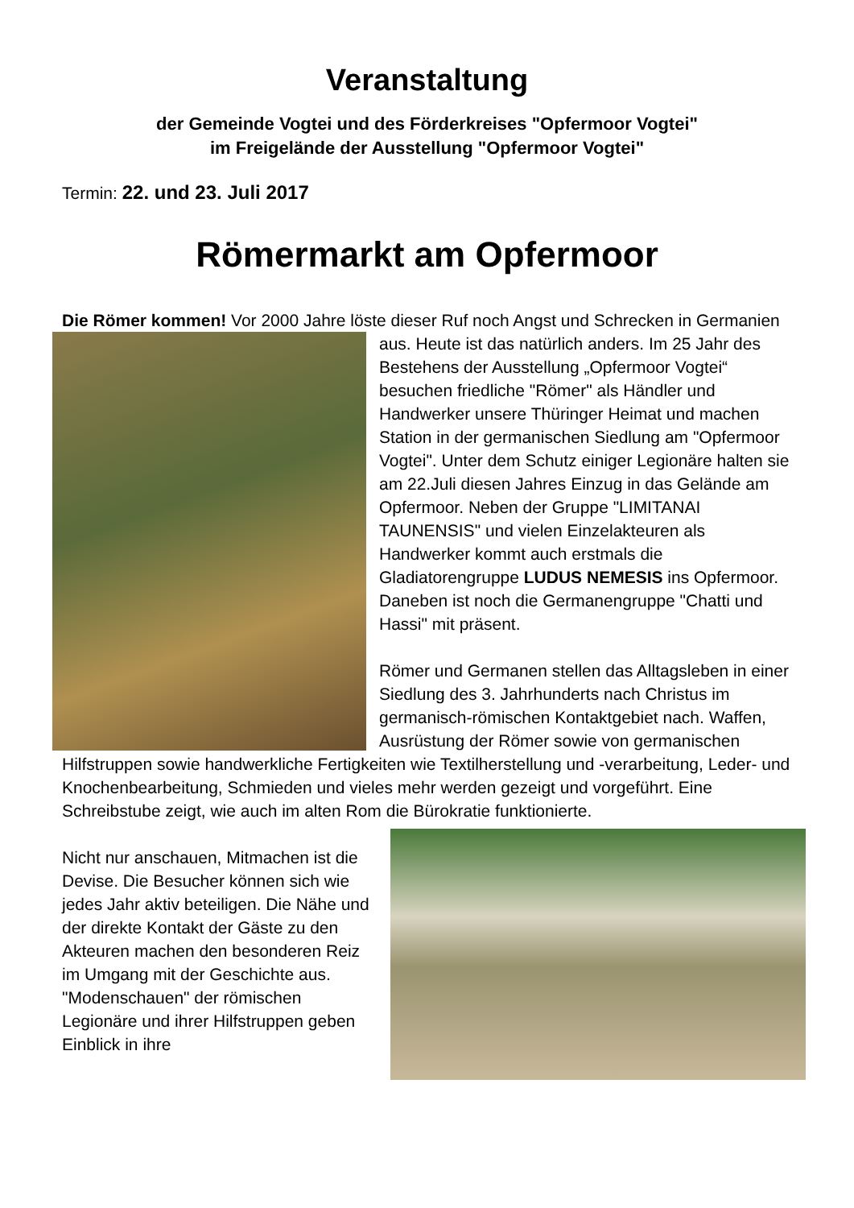Veranstaltung
der Gemeinde Vogtei und des Förderkreises "Opfermoor Vogtei"
im Freigelände der Ausstellung "Opfermoor Vogtei"
Termin: 22. und 23. Juli 2017
Römermarkt am Opfermoor
Die Römer kommen! Vor 2000 Jahre löste dieser Ruf noch Angst und Schrecken in Germanien aus. Heute ist das natürlich anders. Im 25 Jahr des Bestehens der Ausstellung „Opfermoor Vogtei“ besuchen friedliche "Römer" als Händler und Handwerker unsere Thüringer Heimat und machen Station in der germanischen Siedlung am "Opfermoor Vogtei". Unter dem Schutz einiger Legionäre halten sie am 22.Juli diesen Jahres Einzug in das Gelände am Opfermoor. Neben der Gruppe "LIMITANAI TAUNENSIS" und vielen Einzelakteuren als Handwerker kommt auch erstmals die Gladiatorengruppe LUDUS NEMESIS ins Opfermoor. Daneben ist noch die Germanengruppe "Chatti und Hassi" mit präsent.
Römer und Germanen stellen das Alltagsleben in einer Siedlung des 3. Jahrhunderts nach Christus im germanisch-römischen Kontaktgebiet nach. Waffen, Ausrüstung der Römer sowie von germanischen Hilfstruppen sowie handwerkliche Fertigkeiten wie Textilherstellung und -verarbeitung, Leder- und Knochenbearbeitung, Schmieden und vieles mehr werden gezeigt und vorgeführt. Eine Schreibstube zeigt, wie auch im alten Rom die Bürokratie funktionierte.
Nicht nur anschauen, Mitmachen ist die Devise. Die Besucher können sich wie jedes Jahr aktiv beteiligen. Die Nähe und der direkte Kontakt der Gäste zu den Akteuren machen den besonderen Reiz im Umgang mit der Geschichte aus. "Modenschauen" der römischen Legionäre und ihrer Hilfstruppen geben Einblick in ihre